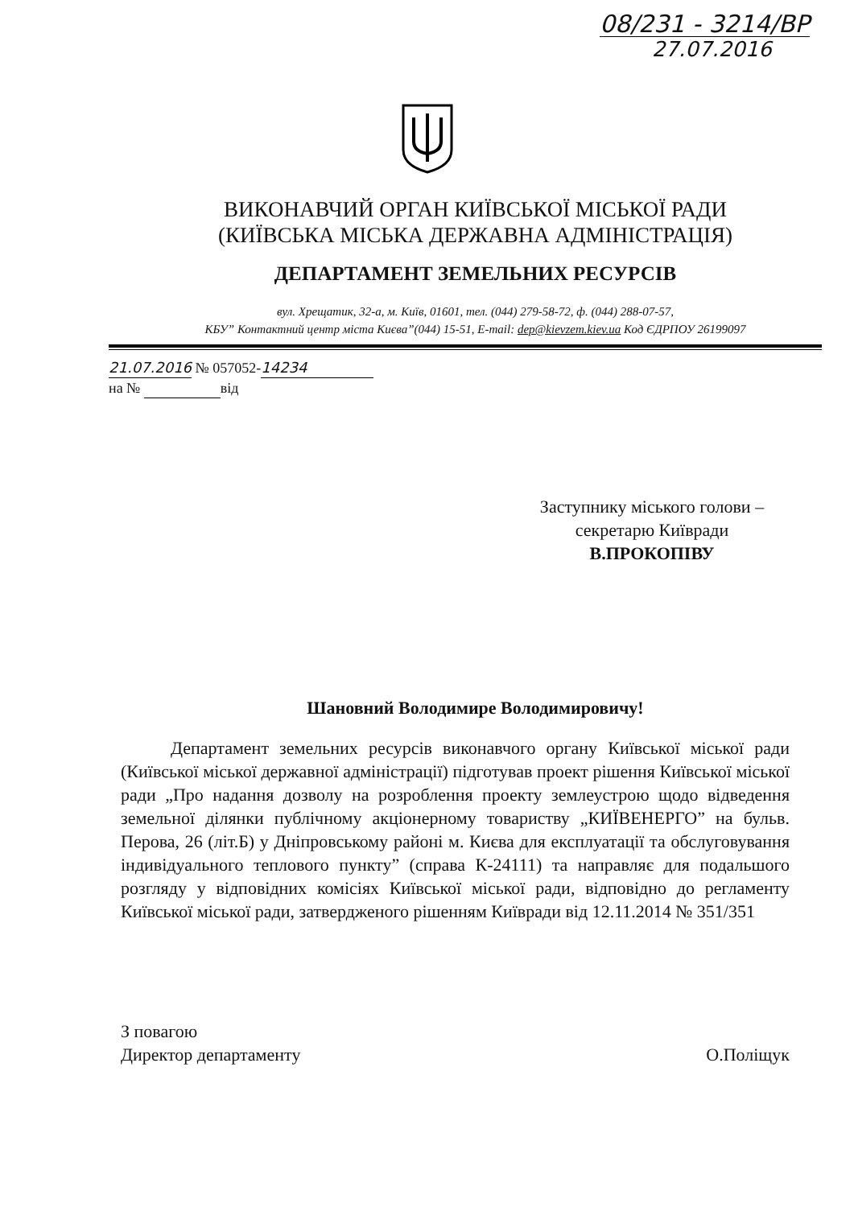08/231 - 3214/ВР
27.07.2016
ВИКОНАВЧИЙ ОРГАН КИЇВСЬКОЇ МІСЬКОЇ РАДИ
(КИЇВСЬКА МІСЬКА ДЕРЖАВНА АДМІНІСТРАЦІЯ)
ДЕПАРТАМЕНТ ЗЕМЕЛЬНИХ РЕСУРСІВ
вул. Хрещатик, 32-а, м. Київ, 01601, тел. (044) 279-58-72, ф. (044) 288-07-57,
КБУ” Контактний центр міста Києва”(044) 15-51, E-mail: dep@kievzem.kiev.ua Код ЄДРПОУ 26199097
21.07.2016 № 057052- 14234
на № від
Заступнику міського голови –
секретарю Київради
В.ПРОКОПІВУ
Шановний Володимире Володимировичу!
Департамент земельних ресурсів виконавчого органу Київської міської ради (Київської міської державної адміністрації) підготував проект рішення Київської міської ради „Про надання дозволу на розроблення проекту землеустрою щодо відведення земельної ділянки публічному акціонерному товариству „КИЇВЕНЕРГО” на бульв. Перова, 26 (літ.Б) у Дніпровському районі м. Києва для експлуатації та обслуговування індивідуального теплового пункту” (справа К-24111) та направляє для подальшого розгляду у відповідних комісіях Київської міської ради, відповідно до регламенту Київської міської ради, затвердженого рішенням Київради від 12.11.2014 № 351/351
З повагою
Директор департаменту
О.Поліщук